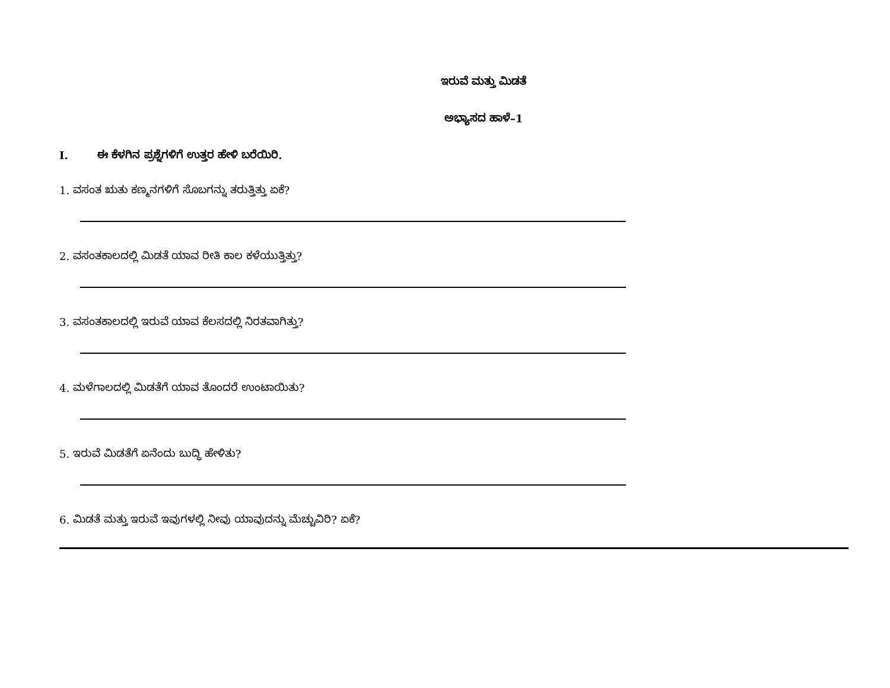ಇರುವೆ ಮತ್ತು ಮಿಡತೆ
ಅಭ್ಯಾಸದ ಹಾಳೆ–1
I. ಈ ಕೆಳಗಿನ ಪ್ರಶ್ನೆಗಳಿಗೆ ಉತ್ತರ ಹೇಳಿ ಬರೆಯಿರಿ.
1. ವಸಂತ ಋತು ಕಣ್ಮನಗಳಿಗೆ ಸೊಬಗನ್ನು ತರುತ್ತಿತ್ತು ಏಕೆ?
2. ವಸಂತಕಾಲದಲ್ಲಿ ಮಿಡತೆ ಯಾವ ರೀತಿ ಕಾಲ ಕಳೆಯುತ್ತಿತ್ತು?
3. ವಸಂತಕಾಲದಲ್ಲಿ ಇರುವೆ ಯಾವ ಕೆಲಸದಲ್ಲಿ ನಿರತವಾಗಿತ್ತು?
4. ಮಳೆಗಾಲದಲ್ಲಿ ಮಿಡತೆಗೆ ಯಾವ ತೊಂದರೆ ಉಂಟಾಯಿತು?
5. ಇರುವೆ ಮಿಡತೆಗೆ ಏನೆಂದು ಬುದ್ಧಿ ಹೇಳಿತು?
6. ಮಿಡತೆ ಮತ್ತು ಇರುವೆ ಇವುಗಳಲ್ಲಿ ನೀವು ಯಾವುದನ್ನು ಮೆಚ್ಚುವಿರಿ? ಏಕೆ?